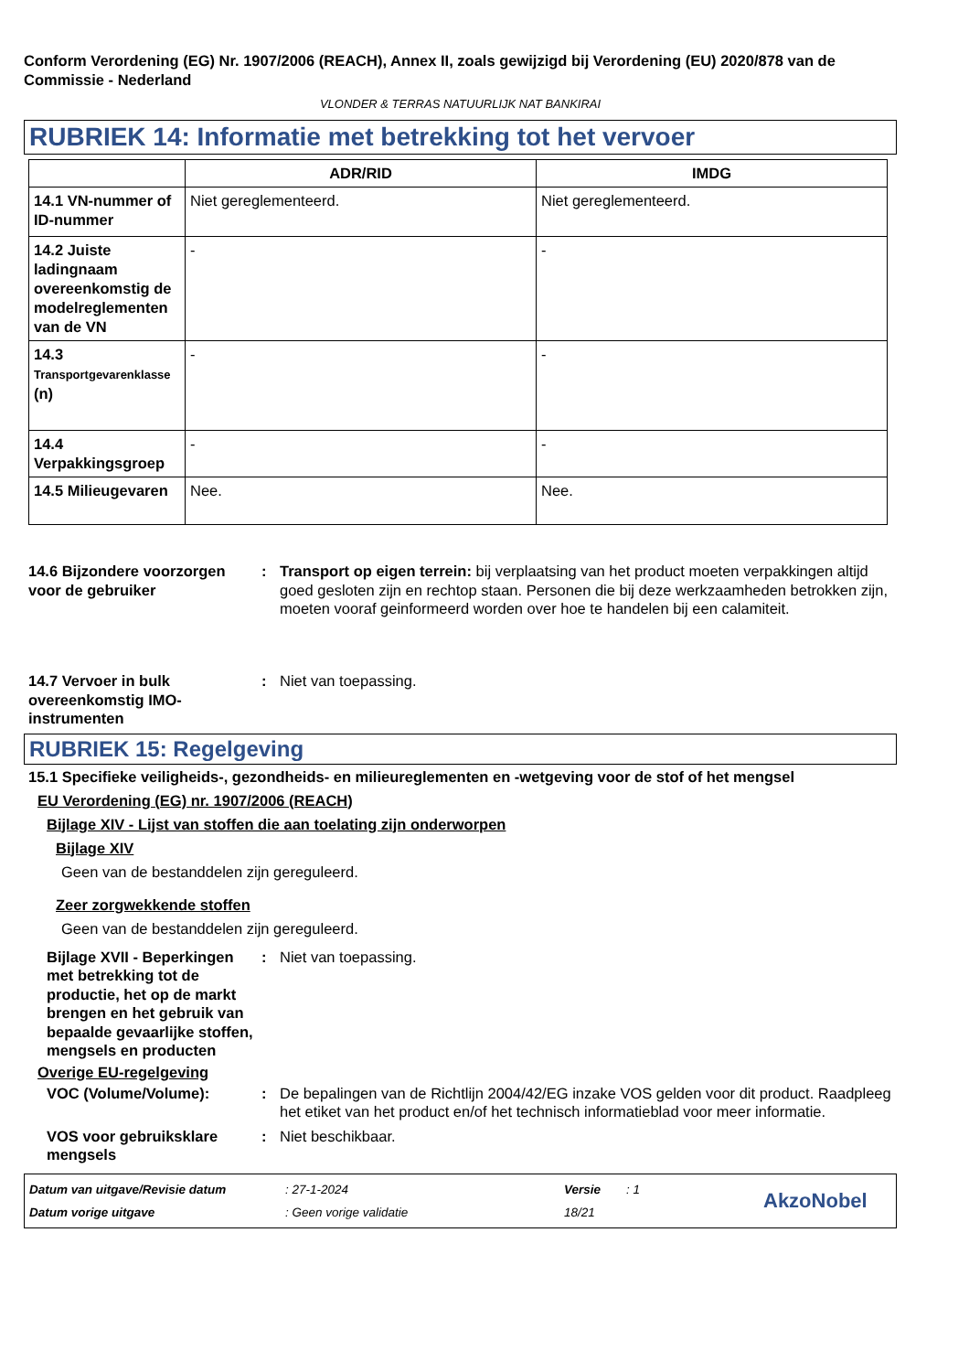Conform Verordening (EG) Nr. 1907/2006 (REACH), Annex II, zoals gewijzigd bij Verordening (EU) 2020/878 van de Commissie - Nederland
VLONDER & TERRAS NATUURLIJK NAT BANKIRAI
RUBRIEK 14: Informatie met betrekking tot het vervoer
| | ADR/RID | IMDG |
| --- | --- | --- |
| 14.1 VN-nummer of ID-nummer | Niet gereglementeerd. | Niet gereglementeerd. |
| 14.2 Juiste ladingnaam overeenkomstig de modelreglementen van de VN | - | - |
| 14.3 Transportgevarenklasse (n) | - | - |
| 14.4 Verpakkingsgroep | - | - |
| 14.5 Milieugevaren | Nee. | Nee. |
14.6 Bijzondere voorzorgen voor de gebruiker
: Transport op eigen terrein: bij verplaatsing van het product moeten verpakkingen altijd goed gesloten zijn en rechtop staan. Personen die bij deze werkzaamheden betrokken zijn, moeten vooraf geinformeerd worden over hoe te handelen bij een calamiteit.
14.7 Vervoer in bulk overeenkomstig IMO-instrumenten
: Niet van toepassing.
RUBRIEK 15: Regelgeving
15.1 Specifieke veiligheids-, gezondheids- en milieureglementen en -wetgeving voor de stof of het mengsel
EU Verordening (EG) nr. 1907/2006 (REACH)
Bijlage XIV - Lijst van stoffen die aan toelating zijn onderworpen
Bijlage XIV
Geen van de bestanddelen zijn gereguleerd.
Zeer zorgwekkende stoffen
Geen van de bestanddelen zijn gereguleerd.
Bijlage XVII - Beperkingen met betrekking tot de productie, het op de markt brengen en het gebruik van bepaalde gevaarlijke stoffen, mengsels en producten
: Niet van toepassing.
Overige EU-regelgeving
VOC (Volume/Volume): : De bepalingen van de Richtlijn 2004/42/EG inzake VOS gelden voor dit product. Raadpleeg het etiket van het product en/of het technisch informatieblad voor meer informatie.
VOS voor gebruiksklare mengsels
: Niet beschikbaar.
Datum van uitgave/Revisie datum
Datum vorige uitgave
: 27-1-2024
: Geen vorige validatie
Versie
18/21
: 1
AkzoNobel